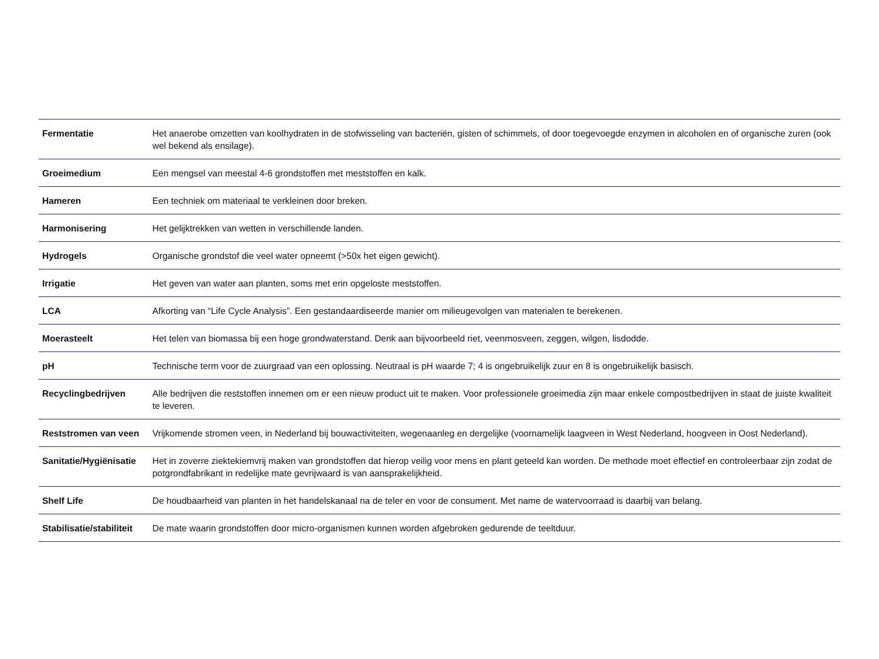| Fermentatie | Het anaerobe omzetten van koolhydraten in de stofwisseling van bacteriën, gisten of schimmels, of door toegevoegde enzymen in alcoholen en of organische zuren (ook wel bekend als ensilage). |
| Groeimedium | Een mengsel van meestal 4-6 grondstoffen met meststoffen en kalk. |
| Hameren | Een techniek om materiaal te verkleinen door breken. |
| Harmonisering | Het gelijktrekken van wetten in verschillende landen. |
| Hydrogels | Organische grondstof die veel water opneemt (>50x het eigen gewicht). |
| Irrigatie | Het geven van water aan planten, soms met erin opgeloste meststoffen. |
| LCA | Afkorting van “Life Cycle Analysis”. Een gestandaardiseerde manier om milieugevolgen van materialen te berekenen. |
| Moerasteelt | Het telen van biomassa bij een hoge grondwaterstand. Denk aan bijvoorbeeld riet, veenmosveen, zeggen, wilgen, lisdodde. |
| pH | Technische term voor de zuurgraad van een oplossing. Neutraal is pH waarde 7; 4 is ongebruikelijk zuur en 8 is ongebruikelijk basisch. |
| Recyclingbedrijven | Alle bedrijven die reststoffen innemen om er een nieuw product uit te maken. Voor professionele groeimedia zijn maar enkele compostbedrijven in staat de juiste kwaliteit te leveren. |
| Reststromen van veen | Vrijkomende stromen veen, in Nederland bij bouwactiviteiten, wegenaanleg en dergelijke (voornamelijk laagveen in West Nederland, hoogveen in Oost Nederland). |
| Sanitatie/Hygiënisatie | Het in zoverre ziektekiemvrij maken van grondstoffen dat hierop veilig voor mens en plant geteeld kan worden. De methode moet effectief en controleerbaar zijn zodat de potgrondfabrikant in redelijke mate gevrijwaard is van aansprakelijkheid. |
| Shelf Life | De houdbaarheid van planten in het handelskanaal na de teler en voor de consument. Met name de watervoorraad is daarbij van belang. |
| Stabilisatie/stabiliteit | De mate waarin grondstoffen door micro-organismen kunnen worden afgebroken gedurende de teeltduur. |